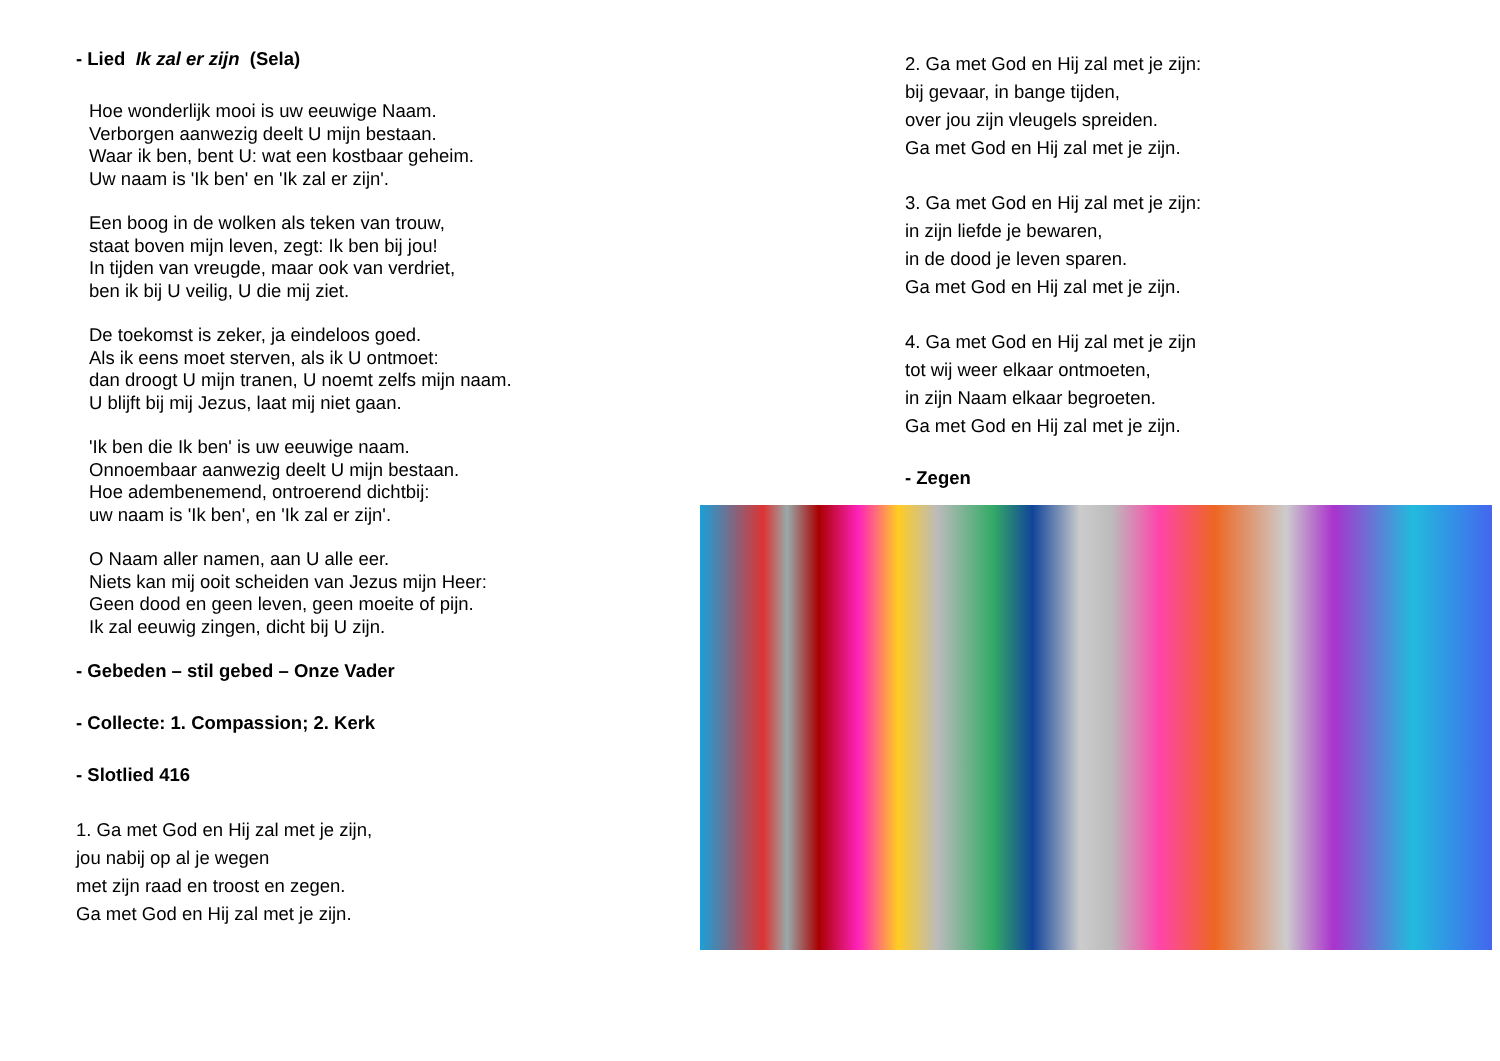- Lied Ik zal er zijn (Sela)
Hoe wonderlijk mooi is uw eeuwige Naam.
Verborgen aanwezig deelt U mijn bestaan.
Waar ik ben, bent U: wat een kostbaar geheim.
Uw naam is 'Ik ben' en 'Ik zal er zijn'.
Een boog in de wolken als teken van trouw,
staat boven mijn leven, zegt: Ik ben bij jou!
In tijden van vreugde, maar ook van verdriet,
ben ik bij U veilig, U die mij ziet.
De toekomst is zeker, ja eindeloos goed.
Als ik eens moet sterven, als ik U ontmoet:
dan droogt U mijn tranen, U noemt zelfs mijn naam.
U blijft bij mij Jezus, laat mij niet gaan.
'Ik ben die Ik ben' is uw eeuwige naam.
Onnoembaar aanwezig deelt U mijn bestaan.
Hoe adembenemend, ontroerend dichtbij:
uw naam is 'Ik ben', en 'Ik zal er zijn'.
O Naam aller namen, aan U alle eer.
Niets kan mij ooit scheiden van Jezus mijn Heer:
Geen dood en geen leven, geen moeite of pijn.
Ik zal eeuwig zingen, dicht bij U zijn.
- Gebeden – stil gebed – Onze Vader
- Collecte: 1. Compassion; 2. Kerk
- Slotlied 416
1. Ga met God en Hij zal met je zijn,
jou nabij op al je wegen
met zijn raad en troost en zegen.
Ga met God en Hij zal met je zijn.
2. Ga met God en Hij zal met je zijn:
bij gevaar, in bange tijden,
over jou zijn vleugels spreiden.
Ga met God en Hij zal met je zijn.
3. Ga met God en Hij zal met je zijn:
in zijn liefde je bewaren,
in de dood je leven sparen.
Ga met God en Hij zal met je zijn.
4. Ga met God en Hij zal met je zijn
tot wij weer elkaar ontmoeten,
in zijn Naam elkaar begroeten.
Ga met God en Hij zal met je zijn.
- Zegen